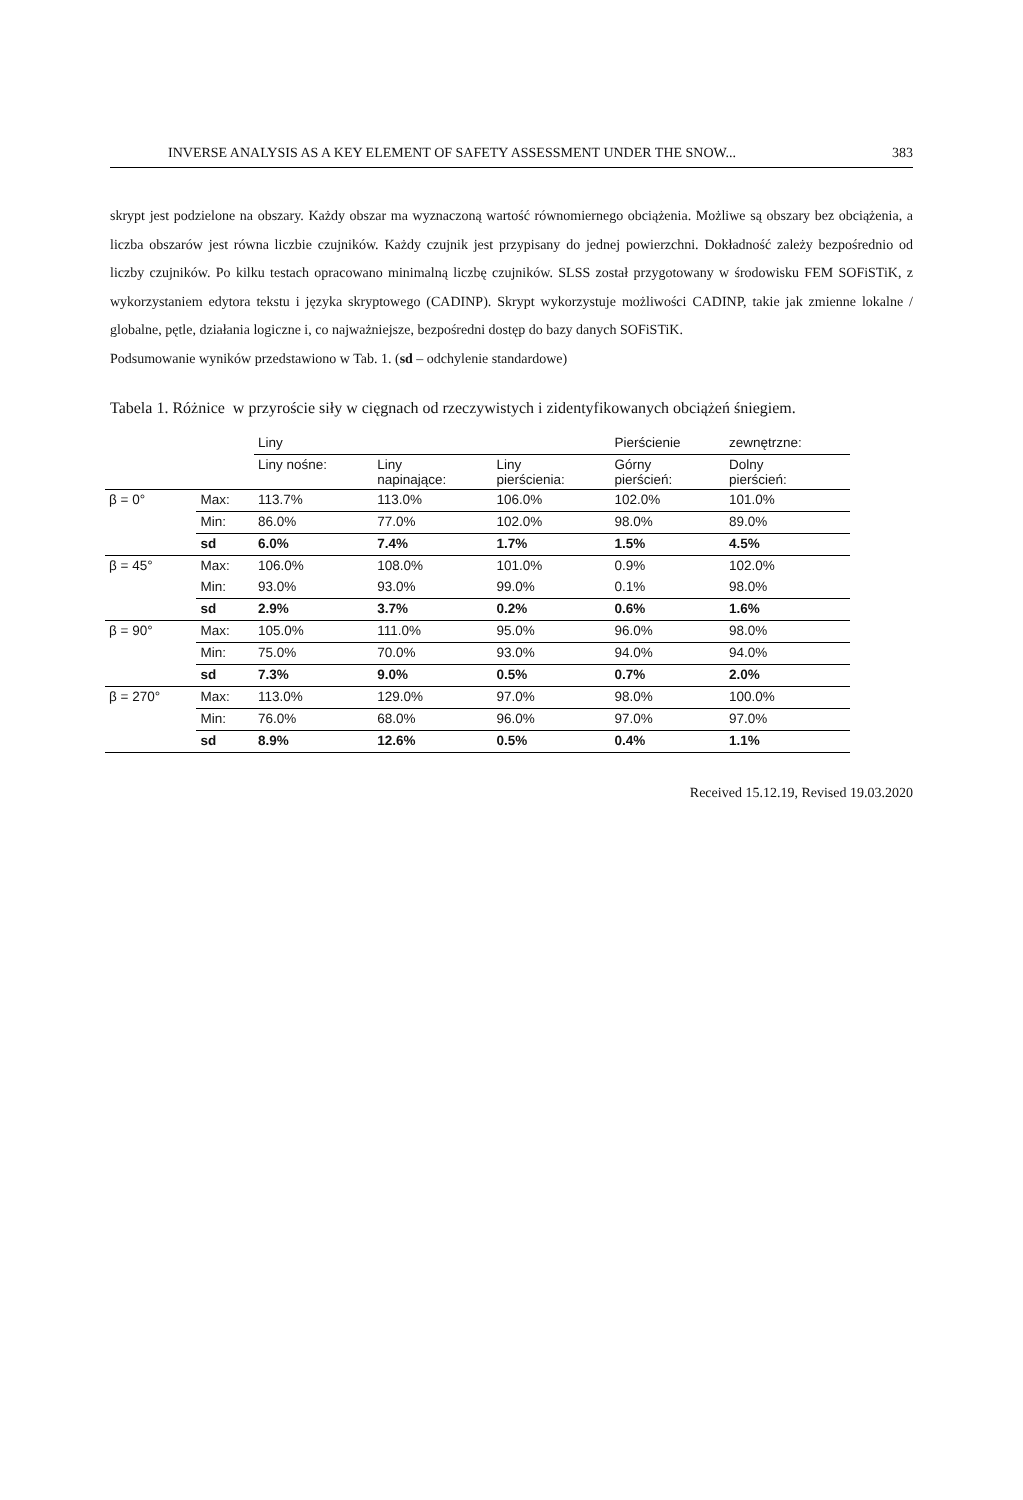INVERSE ANALYSIS AS A KEY ELEMENT OF SAFETY ASSESSMENT UNDER THE SNOW... 383
skrypt jest podzielone na obszary. Każdy obszar ma wyznaczoną wartość równomiernego obciążenia. Możliwe są obszary bez obciążenia, a liczba obszarów jest równa liczbie czujników. Każdy czujnik jest przypisany do jednej powierzchni. Dokładność zależy bezpośrednio od liczby czujników. Po kilku testach opracowano minimalną liczbę czujników. SLSS został przygotowany w środowisku FEM SOFiSTiK, z wykorzystaniem edytora tekstu i języka skryptowego (CADINP). Skrypt wykorzystuje możliwości CADINP, takie jak zmienne lokalne / globalne, pętle, działania logiczne i, co najważniejsze, bezpośredni dostęp do bazy danych SOFiSTiK.
Podsumowanie wyników przedstawiono w Tab. 1. (sd – odchylenie standardowe)
Tabela 1. Różnice w przyroście siły w cięgnach od rzeczywistych i zidentyfikowanych obciążeń śniegiem.
| | | Liny | | | Pierścienie | zewnętrzne: |
| | | Liny nośne: | Liny napinające: | Liny pierścienia: | Górny pierścień: | Dolny pierścień: |
| β = 0° | Max: | 113.7% | 113.0% | 106.0% | 102.0% | 101.0% |
| | Min: | 86.0% | 77.0% | 102.0% | 98.0% | 89.0% |
| | sd | 6.0% | 7.4% | 1.7% | 1.5% | 4.5% |
| β = 45° | Max: | 106.0% | 108.0% | 101.0% | 0.9% | 102.0% |
| | Min: | 93.0% | 93.0% | 99.0% | 0.1% | 98.0% |
| | sd | 2.9% | 3.7% | 0.2% | 0.6% | 1.6% |
| β = 90° | Max: | 105.0% | 111.0% | 95.0% | 96.0% | 98.0% |
| | Min: | 75.0% | 70.0% | 93.0% | 94.0% | 94.0% |
| | sd | 7.3% | 9.0% | 0.5% | 0.7% | 2.0% |
| β = 270° | Max: | 113.0% | 129.0% | 97.0% | 98.0% | 100.0% |
| | Min: | 76.0% | 68.0% | 96.0% | 97.0% | 97.0% |
| | sd | 8.9% | 12.6% | 0.5% | 0.4% | 1.1% |
Received 15.12.19, Revised 19.03.2020